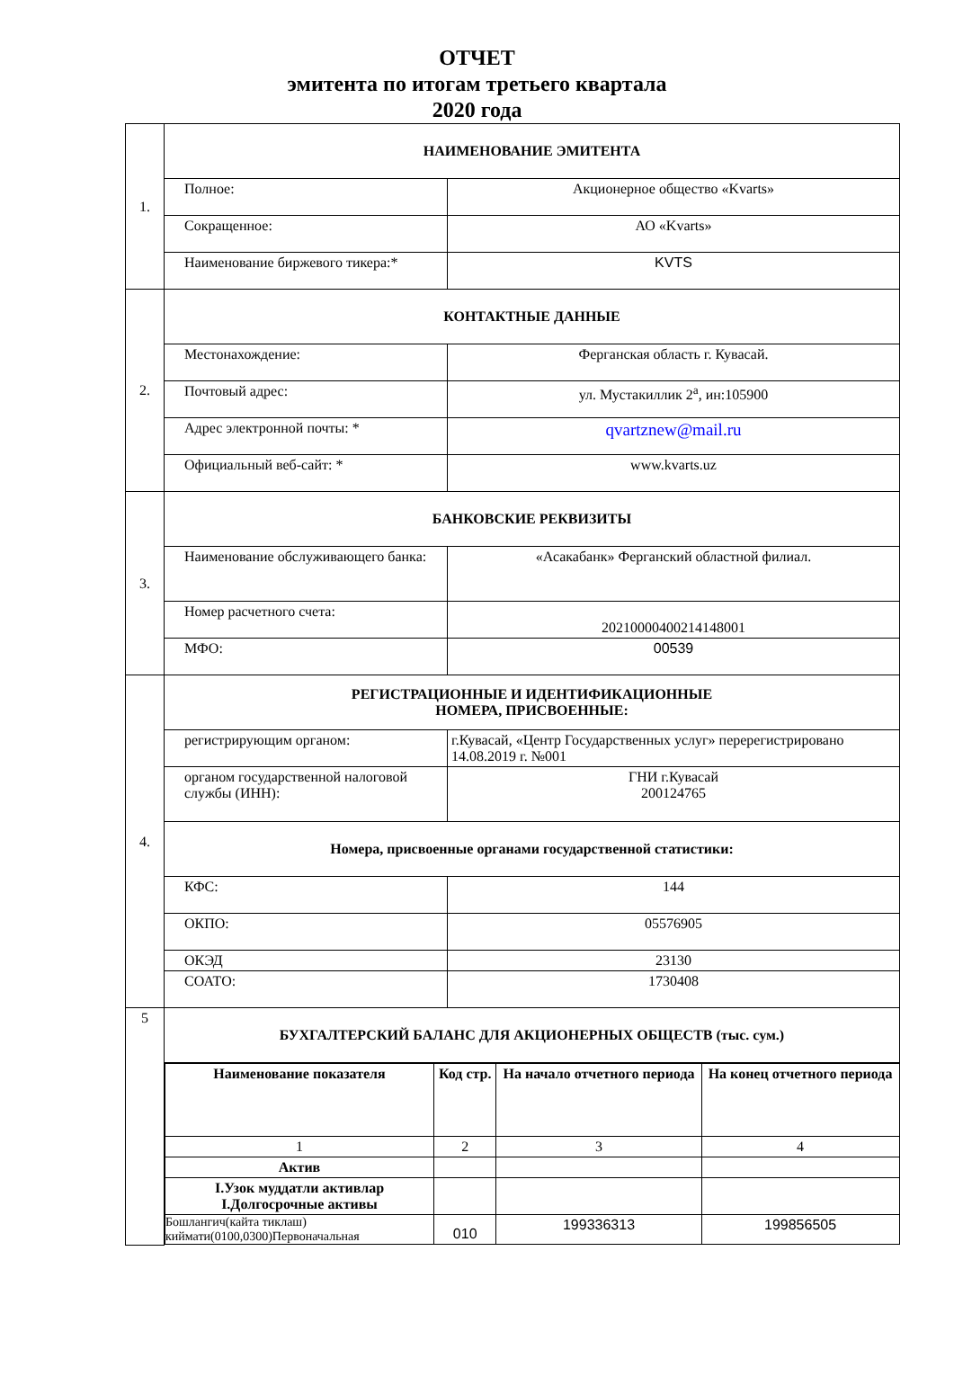ОТЧЕТ
эмитента по итогам третьего квартала
2020 года
| 1. | НАИМЕНОВАНИЕ ЭМИТЕНТА | |
| | Полное: | Акционерное общество «Kvarts» |
| | Сокращенное: | АО «Kvarts» |
| | Наименование биржевого тикера:* | KVTS |
| 2. | КОНТАКТНЫЕ ДАННЫЕ | |
| | Местонахождение: | Ферганская область г. Кувасай. |
| | Почтовый адрес: | ул. Мустакиллик 2<sup>а</sup>, ин:105900 |
| | Адрес электронной почты: * | qvartznew@mail.ru |
| | Официальный веб-сайт: * | www.kvarts.uz |
| 3. | БАНКОВСКИЕ РЕКВИЗИТЫ | |
| | Наименование обслуживающего банка: | «Асакабанк» Ферганский областной филиал. |
| | Номер расчетного счета: | 20210000400214148001 |
| | МФО: | 00539 |
| 4. | РЕГИСТРАЦИОННЫЕ И ИДЕНТИФИКАЦИОННЫЕ НОМЕРА, ПРИСВОЕННЫЕ: | |
| | регистрирующим органом: | г.Кувасай, «Центр Государственных услуг» перерегистрировано 14.08.2019 г. №001 |
| | органом государственной налоговой службы (ИНН): | ГНИ г.Кувасай 200124765 |
| | Номера, присвоенные органами государственной статистики: | |
| | КФС: | 144 |
| | ОКПО: | 05576905 |
| | ОКЭД | 23130 |
| | СОАТО: | 1730408 |
| 5 | БУХГАЛТЕРСКИЙ БАЛАНС ДЛЯ АКЦИОНЕРНЫХ ОБЩЕСТВ (тыс. сум.) | |
| | / Наименование показателя / Код стр. / На начало отчетного периода / На конец отчетного периода / / --- / --- / --- / --- / / 1 / 2 / 3 / 4 / / Актив / / / / / I.Узок муддатли активлар I.Долгосрочные активы / / / / / Бошлангич(кайта тиклаш) киймати(0100,0300)Первоначальная / 010 / 199336313 / 199856505 / | |